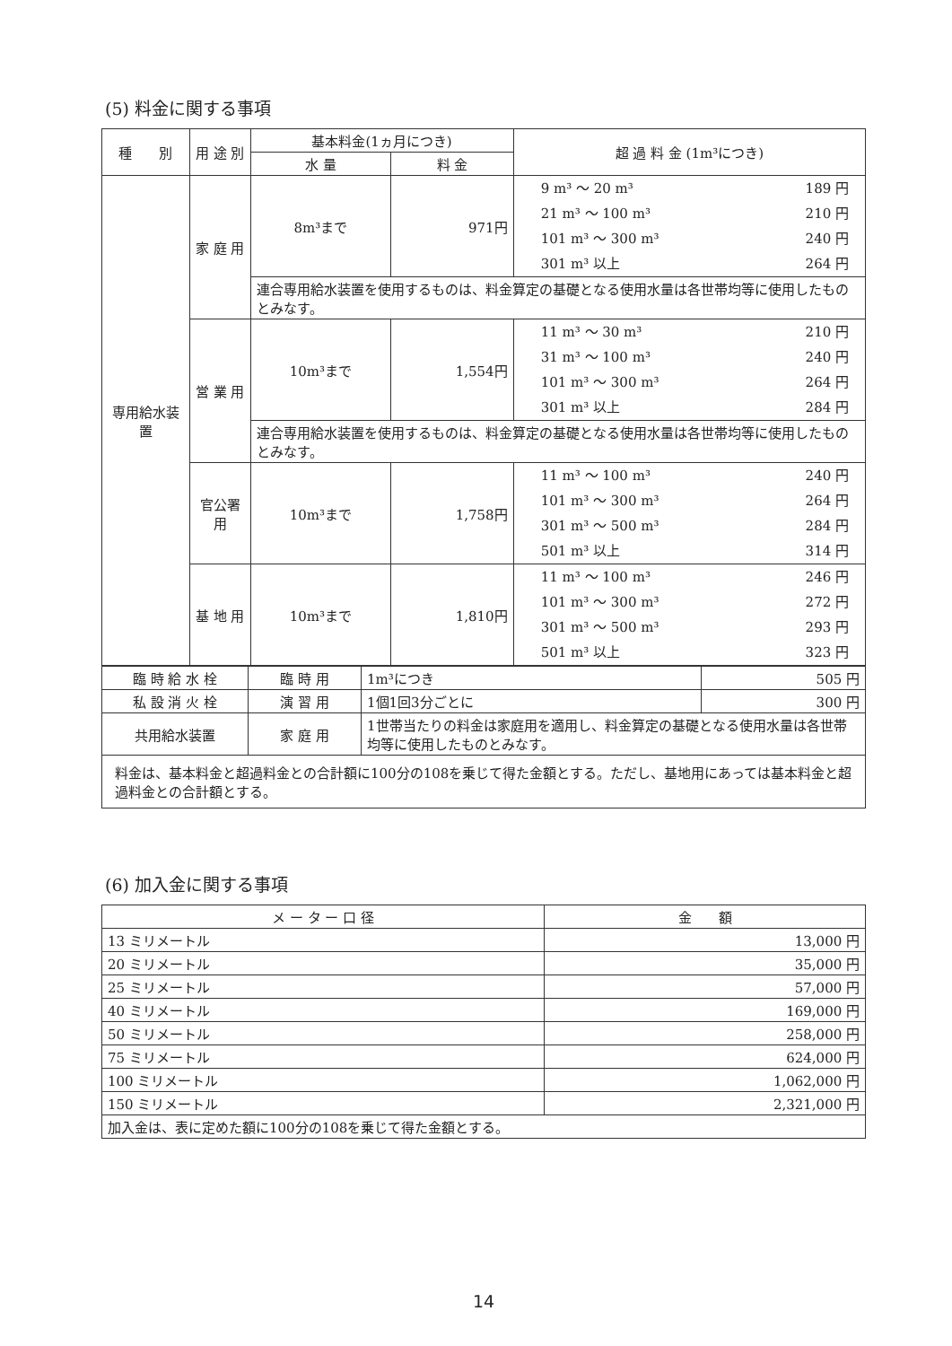(5) 料金に関する事項
| 種 別 | 用 途 別 | 基本料金(1ヵ月につき) | | 超 過 料 金 (1m³につき) |
| --- | --- | --- | --- | --- |
| | | 水 量 | 料 金 | |
| 専用給水装置 | 家 庭 用 | 8m³まで | 971円 | 9 m³ ～ 20 m³ 189 円 21 m³ ～ 100 m³ 210 円 101 m³ ～ 300 m³ 240 円 301 m³ 以上 264 円 |
| | | 連合専用給水装置を使用するものは、料金算定の基礎となる使用水量は各世帯均等に使用したものとみなす。 | | |
| | 営 業 用 | 10m³まで | 1,554円 | 11 m³ ～ 30 m³ 210 円 31 m³ ～ 100 m³ 240 円 101 m³ ～ 300 m³ 264 円 301 m³ 以上 284 円 |
| | | 連合専用給水装置を使用するものは、料金算定の基礎となる使用水量は各世帯均等に使用したものとみなす。 | | |
| | 官公署用 | 10m³まで | 1,758円 | 11 m³ ～ 100 m³ 240 円 101 m³ ～ 300 m³ 264 円 301 m³ ～ 500 m³ 284 円 501 m³ 以上 314 円 |
| | 基 地 用 | 10m³まで | 1,810円 | 11 m³ ～ 100 m³ 246 円 101 m³ ～ 300 m³ 272 円 301 m³ ～ 500 m³ 293 円 501 m³ 以上 323 円 |
| 臨 時 給 水 栓 | 臨 時 用 | 1m³につき | 505 円 |
| 私 設 消 火 栓 | 演 習 用 | 1個1回3分ごとに | 300 円 |
| 共用給水装置 | 家 庭 用 | 1世帯当たりの料金は家庭用を適用し、料金算定の基礎となる使用水量は各世帯均等に使用したものとみなす。 | |
| 料金は、基本料金と超過料金との合計額に100分の108を乗じて得た金額とする。ただし、基地用にあっては基本料金と超過料金との合計額とする。 | | | |
(6) 加入金に関する事項
| メ ー タ ー 口 径 | 金 額 |
| --- | --- |
| 13 ミリメートル | 13,000 円 |
| 20 ミリメートル | 35,000 円 |
| 25 ミリメートル | 57,000 円 |
| 40 ミリメートル | 169,000 円 |
| 50 ミリメートル | 258,000 円 |
| 75 ミリメートル | 624,000 円 |
| 100 ミリメートル | 1,062,000 円 |
| 150 ミリメートル | 2,321,000 円 |
| 加入金は、表に定めた額に100分の108を乗じて得た金額とする。 | |
14